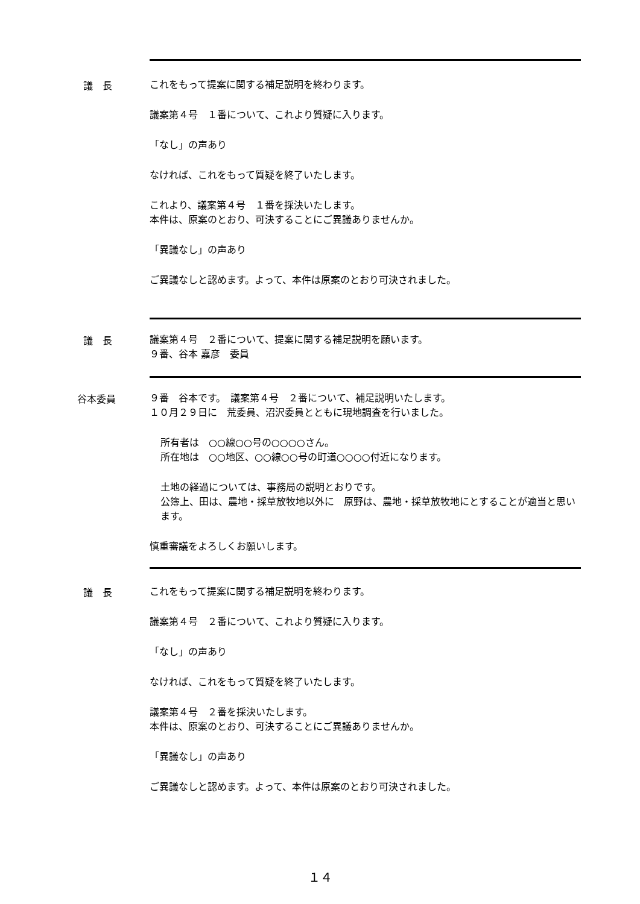議　長
これをもって提案に関する補足説明を終わります。
議案第４号　１番について、これより質疑に入ります。
「なし」の声あり
なければ、これをもって質疑を終了いたします。
これより、議案第４号　１番を採決いたします。
本件は、原案のとおり、可決することにご異議ありませんか。
「異議なし」の声あり
ご異議なしと認めます。よって、本件は原案のとおり可決されました。
議　長
議案第４号　２番について、提案に関する補足説明を願います。
９番、谷本 嘉彦　委員
谷本委員
９番　谷本です。　議案第４号　２番について、補足説明いたします。
１０月２９日に　荒委員、沼沢委員とともに現地調査を行いました。
所有者は　○○線○○号の○○○○さん。
所在地は　○○地区、○○線○○号の町道○○○○付近になります。
土地の経過については、事務局の説明とおりです。
公簿上、田は、農地・採草放牧地以外に　原野は、農地・採草放牧地にとすることが適当と思います。
慎重審議をよろしくお願いします。
議　長
これをもって提案に関する補足説明を終わります。
議案第４号　２番について、これより質疑に入ります。
「なし」の声あり
なければ、これをもって質疑を終了いたします。
議案第４号　２番を採決いたします。
本件は、原案のとおり、可決することにご異議ありませんか。
「異議なし」の声あり
ご異議なしと認めます。よって、本件は原案のとおり可決されました。
１４